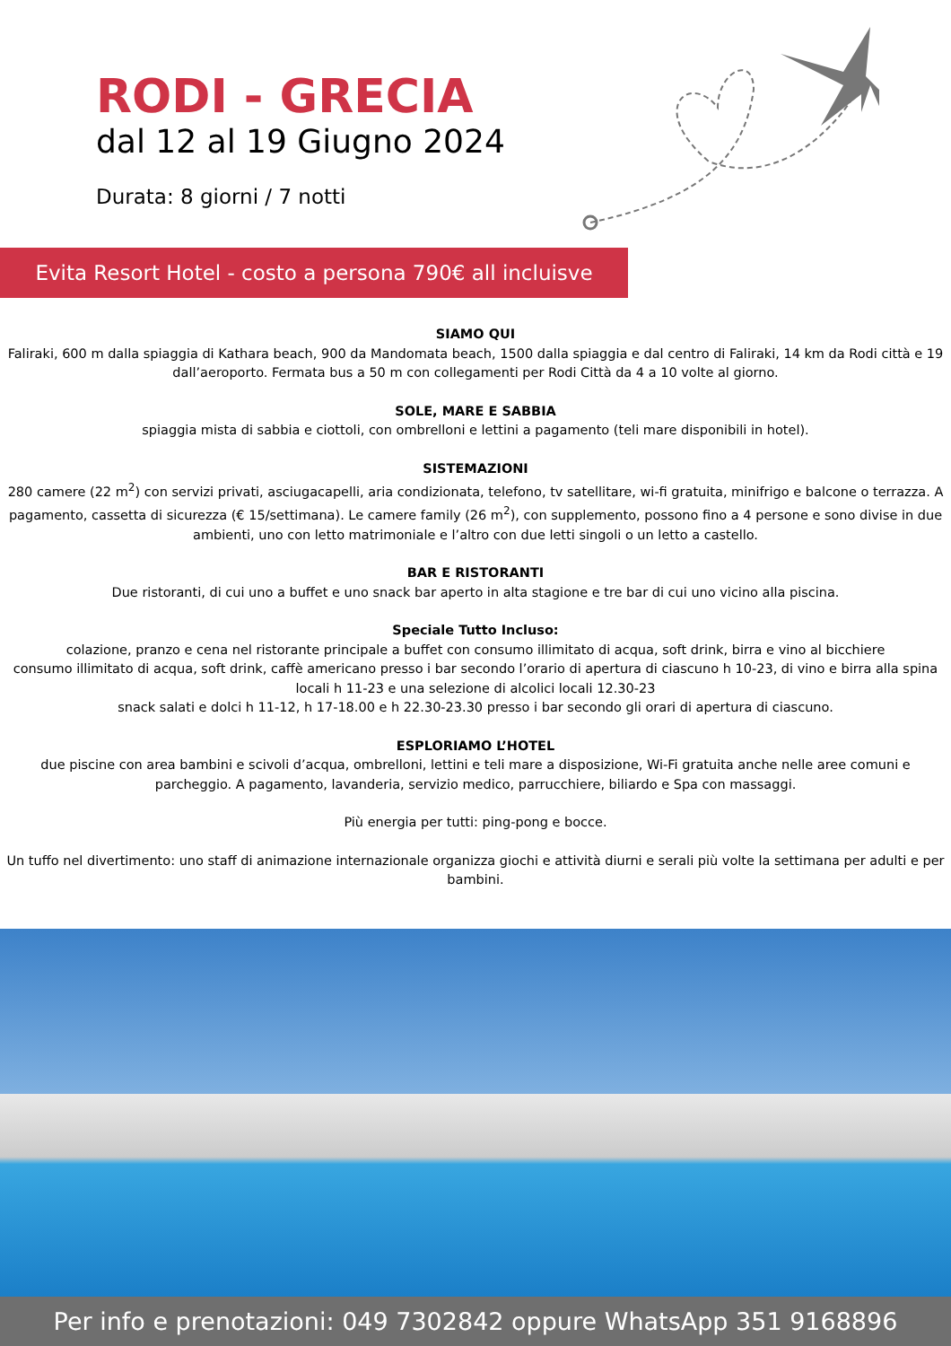RODI - GRECIA
dal 12 al 19 Giugno 2024
Durata: 8 giorni / 7 notti
Evita Resort Hotel - costo a persona 790€ all incluisve
SIAMO QUI
Faliraki, 600 m dalla spiaggia di Kathara beach, 900 da Mandomata beach, 1500 dalla spiaggia e dal centro di Faliraki, 14 km da Rodi città e 19 dall’aeroporto. Fermata bus a 50 m con collegamenti per Rodi Città da 4 a 10 volte al giorno.
SOLE, MARE E SABBIA
spiaggia mista di sabbia e ciottoli, con ombrelloni e lettini a pagamento (teli mare disponibili in hotel).
SISTEMAZIONI
280 camere (22 m<sup>2</sup>) con servizi privati, asciugacapelli, aria condizionata, telefono, tv satellitare, wi-fi gratuita, minifrigo e balcone o terrazza. A pagamento, cassetta di sicurezza (€ 15/settimana). Le camere family (26 m<sup>2</sup>), con supplemento, possono fino a 4 persone e sono divise in due ambienti, uno con letto matrimoniale e l’altro con due letti singoli o un letto a castello.
BAR E RISTORANTI
Due ristoranti, di cui uno a buffet e uno snack bar aperto in alta stagione e tre bar di cui uno vicino alla piscina.
Speciale Tutto Incluso:
colazione, pranzo e cena nel ristorante principale a buffet con consumo illimitato di acqua, soft drink, birra e vino al bicchiere
consumo illimitato di acqua, soft drink, caffè americano presso i bar secondo l’orario di apertura di ciascuno h 10-23, di vino e birra alla spina locali h 11-23 e una selezione di alcolici locali 12.30-23
snack salati e dolci h 11-12, h 17-18.00 e h 22.30-23.30 presso i bar secondo gli orari di apertura di ciascuno.
ESPLORIAMO L’HOTEL
due piscine con area bambini e scivoli d’acqua, ombrelloni, lettini e teli mare a disposizione, Wi-Fi gratuita anche nelle aree comuni e parcheggio. A pagamento, lavanderia, servizio medico, parrucchiere, biliardo e Spa con massaggi.
Più energia per tutti: ping-pong e bocce.
Un tuffo nel divertimento: uno staff di animazione internazionale organizza giochi e attività diurni e serali più volte la settimana per adulti e per bambini.
Per info e prenotazioni: 049 7302842 oppure WhatsApp 351 9168896